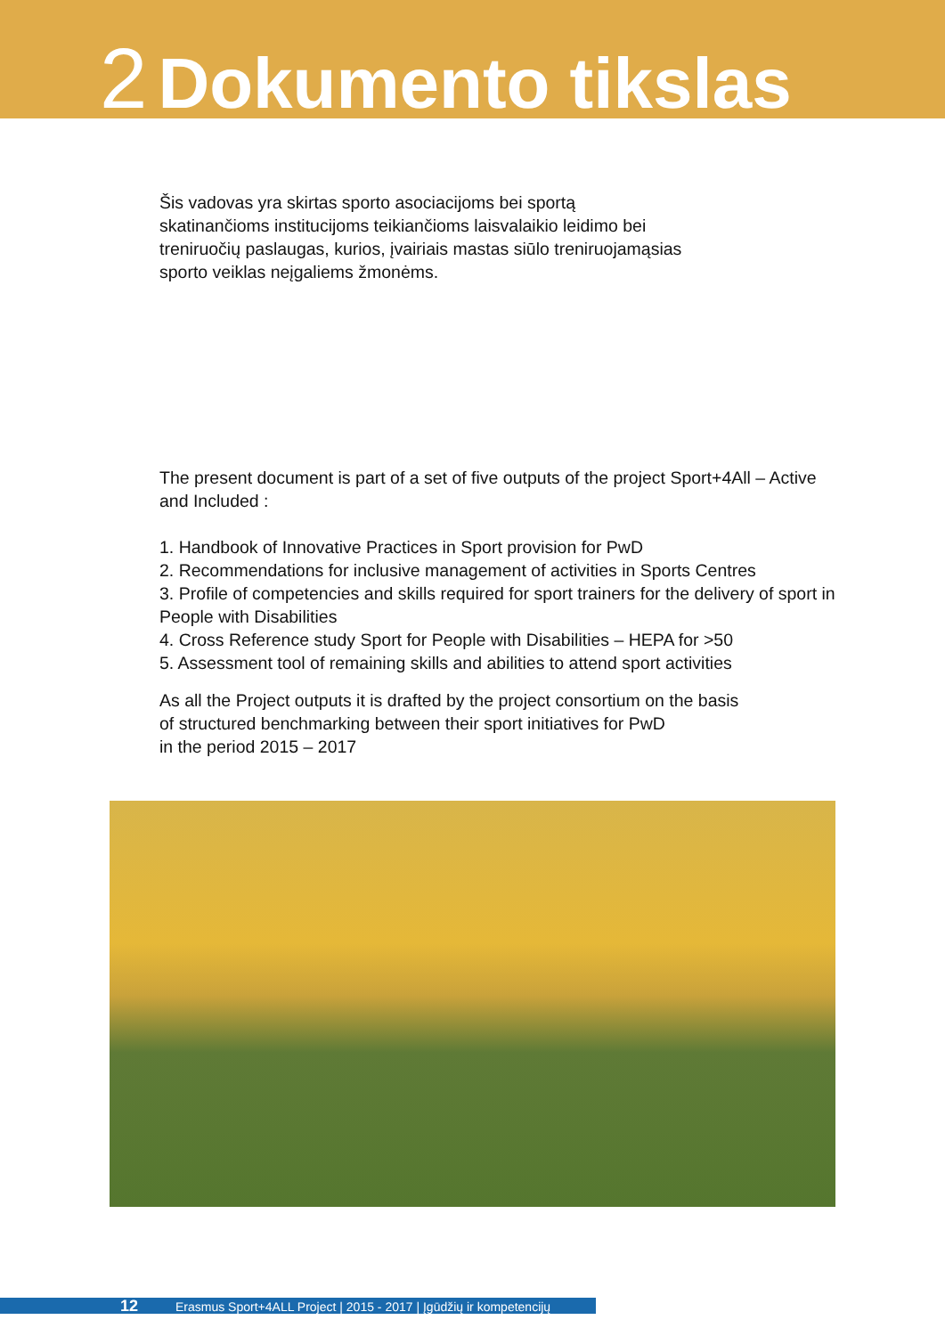2 Dokumento tikslas
Šis vadovas yra skirtas sporto asociacijoms bei sportą skatinančioms institucijoms teikiančioms laisvalaikio leidimo bei treniruočių paslaugas, kurios, įvairiais mastas siūlo treniruojamąsias sporto veiklas neįgaliems žmonėms.
The present document is part of a set of five outputs of the project Sport+4All – Active and Included :
1. Handbook of Innovative Practices in Sport provision for PwD
2. Recommendations for inclusive management of activities in Sports Centres
3. Profile of competencies and skills required for sport trainers for the delivery of sport in People with Disabilities
4. Cross Reference study Sport for People with Disabilities – HEPA for >50
5. Assessment tool of remaining skills and abilities to attend sport activities
As all the Project outputs it is drafted by the project consortium on the basis
of structured benchmarking between their sport initiatives for PwD
in the period 2015 – 2017
12 Erasmus Sport+4ALL Project | 2015 - 2017 | Įgūdžių ir kompetencijų